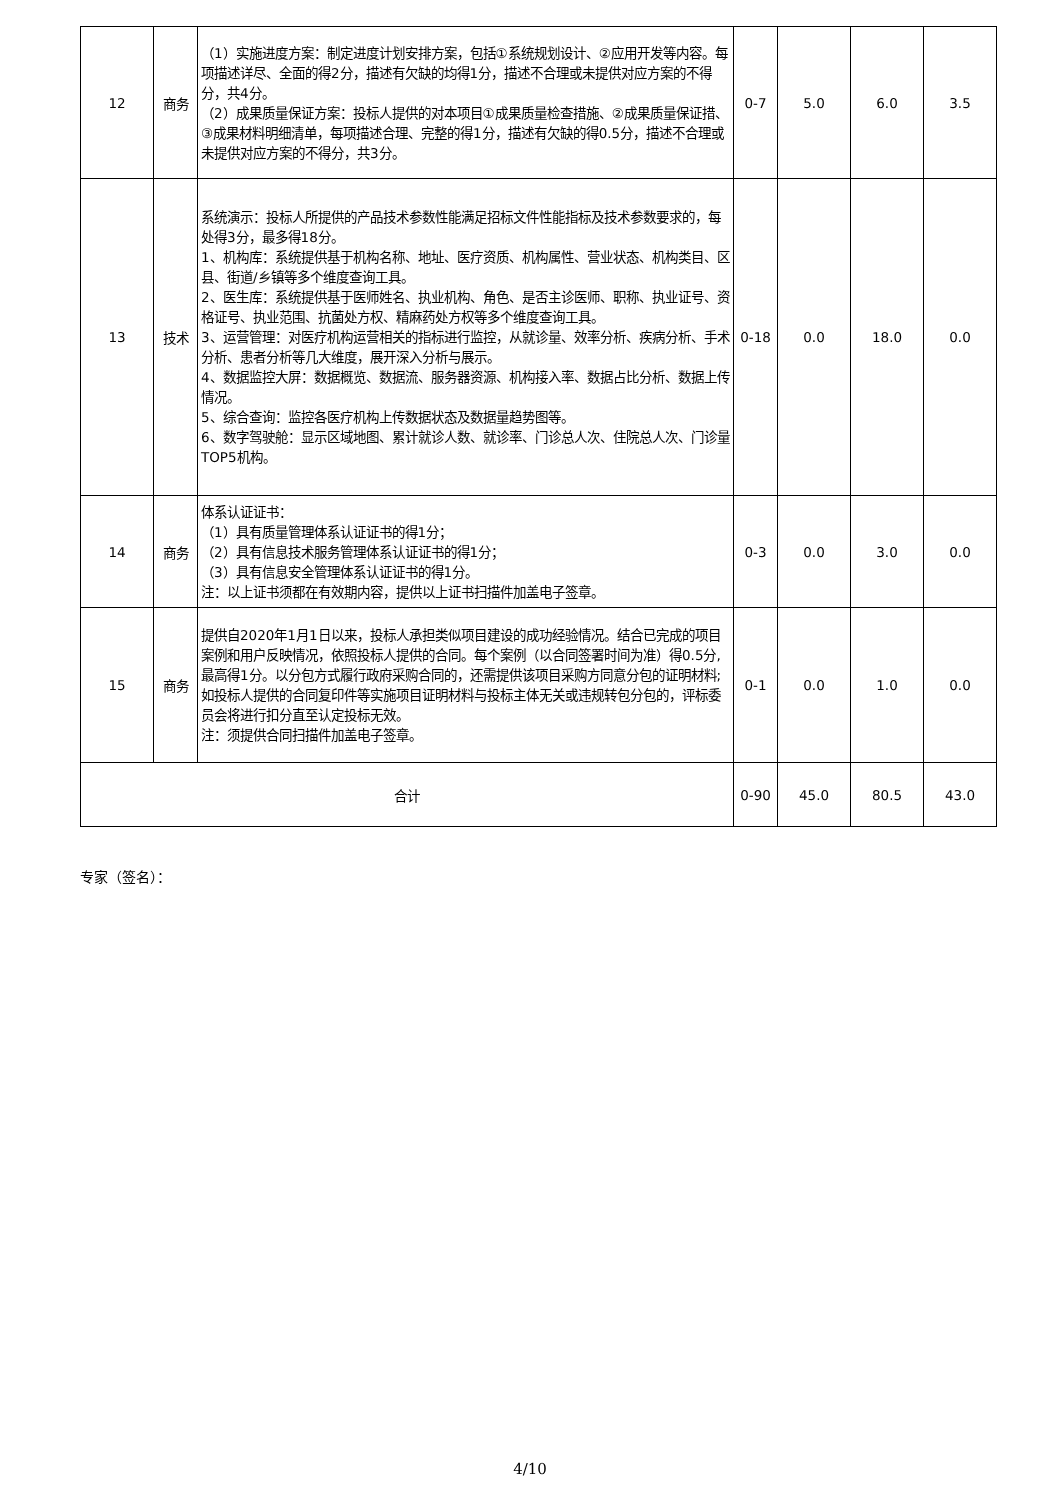| 12 | 商务 | （1）实施进度方案：制定进度计划安排方案，包括①系统规划设计、②应用开发等内容。每项描述详尽、全面的得2分，描述有欠缺的均得1分，描述不合理或未提供对应方案的不得分，共4分。 （2）成果质量保证方案：投标人提供的对本项目①成果质量检查措施、②成果质量保证措、③成果材料明细清单，每项描述合理、完整的得1分，描述有欠缺的得0.5分，描述不合理或未提供对应方案的不得分，共3分。 | 0-7 | 5.0 | 6.0 | 3.5 |
| 13 | 技术 | 系统演示：投标人所提供的产品技术参数性能满足招标文件性能指标及技术参数要求的，每处得3分，最多得18分。 1、机构库：系统提供基于机构名称、地址、医疗资质、机构属性、营业状态、机构类目、区县、街道/乡镇等多个维度查询工具。 2、医生库：系统提供基于医师姓名、执业机构、角色、是否主诊医师、职称、执业证号、资格证号、执业范围、抗菌处方权、精麻药处方权等多个维度查询工具。 3、运营管理：对医疗机构运营相关的指标进行监控，从就诊量、效率分析、疾病分析、手术分析、患者分析等几大维度，展开深入分析与展示。 4、数据监控大屏：数据概览、数据流、服务器资源、机构接入率、数据占比分析、数据上传情况。 5、综合查询：监控各医疗机构上传数据状态及数据量趋势图等。 6、数字驾驶舱：显示区域地图、累计就诊人数、就诊率、门诊总人次、住院总人次、门诊量TOP5机构。 | 0-18 | 0.0 | 18.0 | 0.0 |
| 14 | 商务 | 体系认证证书： （1）具有质量管理体系认证证书的得1分； （2）具有信息技术服务管理体系认证证书的得1分； （3）具有信息安全管理体系认证证书的得1分。 注：以上证书须都在有效期内容，提供以上证书扫描件加盖电子签章。 | 0-3 | 0.0 | 3.0 | 0.0 |
| 15 | 商务 | 提供自2020年1月1日以来，投标人承担类似项目建设的成功经验情况。结合已完成的项目案例和用户反映情况，依照投标人提供的合同。每个案例（以合同签署时间为准）得0.5分,最高得1分。以分包方式履行政府采购合同的，还需提供该项目采购方同意分包的证明材料;如投标人提供的合同复印件等实施项目证明材料与投标主体无关或违规转包分包的，评标委员会将进行扣分直至认定投标无效。 注：须提供合同扫描件加盖电子签章。 | 0-1 | 0.0 | 1.0 | 0.0 |
| 合计 | | | 0-90 | 45.0 | 80.5 | 43.0 |
专家（签名）：
4/10